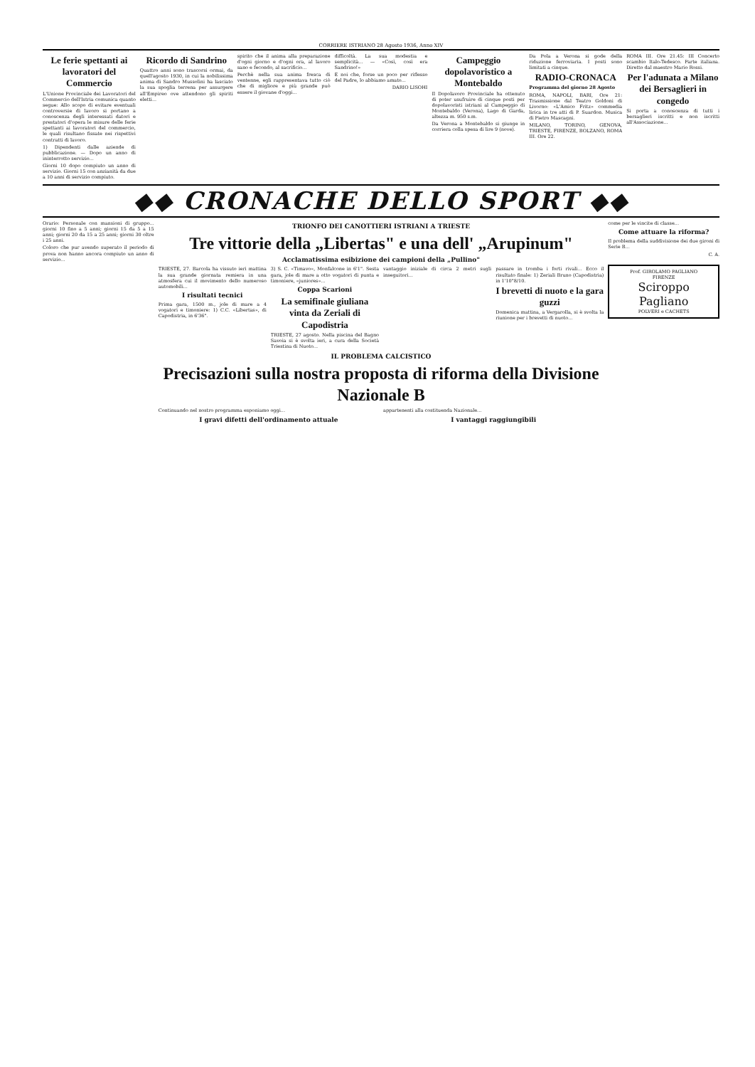CORRIERE ISTRIANO 28 Agosto 1936, Anno XIV
Le ferie spettanti ai lavoratori del Commercio
L'Unione Provinciale dei Lavoratori del Commercio dell'Istria comunica quanto segue: Allo scopo di evitare eventuali controversie di lavoro si portano a conoscenza degli interessati datori e prestatori d'opera le misure delle ferie spettanti ai lavoratori del commercio, le quali risultano fissate nei rispettivi contratti di lavoro.
1) Dipendenti dalle aziende di pubblicazione. — Dopo un anno di ininterrotto servizio...
Giorni 10 dopo compiuto un anno di servizio. Giorni 15 con anzianità da due a 10 anni di servizio compiuto.
Ricordo di Sandrino
Quattro anni sono trascorsi ormai, da quell'agosto 1930, in cui la nobilissima anima di Sandro Mussolini ha lasciato la sua spoglia terrena per assurgere all'Empireo ove attendono gli spiriti eletti...
spirito che il anima alla preparazione d'ogni giorno e d'ogni ora, al lavoro sano e fecondo, al sacrificio...
Perchè nella sua anima fresca di ventenne, egli rappresentava tutto ciò che di migliore e più grande può essere il giovane d'oggi...
difficoltà. La sua modestia e semplicità... — «Così, così era Sandrino!»
E noi che, forse un poco per riflesso del Padre, lo abbiamo amato...
DARIO LISOHI
Campeggio dopolavoristico a Montebaldo
Il Dopolavoro Provinciale ha ottenuto di poter usufruire di cinque posti per dopolavoristi istriani al Campeggio di Montebaldo (Verona), Lago di Garda, altezza m. 950 s.m.
Da Verona a Montebaldo si giunge in corriera colla spesa di lire 9 (nove).
Da Pola a Verona si gode della riduzione ferroviaria. I posti sono limitati a cinque.
RADIO-CRONACA
Programma del giorno 28 Agosto
ROMA, NAPOLI, BARI, Ore 21: Trasmissione dal Teatro Goldoni di Livorno: «L'Amico Fritz» commedia lirica in tre atti di P. Suardon. Musica di Pietro Mascagni.
MILANO, TORINO, GENOVA, TRIESTE, FIRENZE, BOLZANO, ROMA III. Ore 22.
ROMA III. Ore 21.45: III Concerto scambio Italo-Tedesco. Parte italiana. Diretto dal maestro Mario Rossi.
Per l'adunata a Milano dei Bersaglieri in congedo
Si porta a conoscenza di tutti i bersaglieri iscritti e non iscritti all'Associazione...
◆◆ CRONACHE DELLO SPORT ◆◆
Orario: Personale con mansioni di gruppo... giorni 10 fino a 5 anni; giorni 15 da 5 a 15 anni; giorni 20 da 15 a 25 anni; giorni 30 oltre i 25 anni.
Coloro che pur avendo superato il periodo di prova non hanno ancora compiuto un anno di servizio...
TRIONFO DEI CANOTTIERI ISTRIANI A TRIESTE
Tre vittorie della „Libertas" e una dell' „Arupinum"
Acclamatissima esibizione dei campioni della „Pullino"
TRIESTE, 27. Barcola ha vissuto ieri mattina la sua grande giornata remiera in una atmosfera cui il movimento dello numeroso automobili...
I risultati tecnici
Prima gara, 1500 m., jole di mare a 4 vogatori e timoniere: 1) C.C. «Libertas», di Capodistria, in 6'36".
3) S. C. «Timavo», Monfalcone in 6'1". Sesta gara, jole di mare a otto vogatori di punta e timoniere, «juniores»...
Coppa Scarioni
La semifinale giuliana vinta da Zeriali di Capodistria
TRIESTE, 27 agosto. Nella piscina del Bagno Savoia si è svolta ieri, a cura della Società Triestina di Nuoto...
vantaggio iniziale di circa 2 metri sugli inseguitori...
passare in tromba i forti rivali... Ecco il risultato finale: 1) Zeriali Bruno (Capodistria) in 1'10"8/10.
I brevetti di nuoto e la gara guzzi
Domenica mattina, a Vergarolla, si è svolta la riunione per i brevetti di nuoto...
IL PROBLEMA CALCISTICO
Precisazioni sulla nostra proposta di riforma della Divisione Nazionale B
Continuando nel nostro programma esponiamo oggi...
I gravi difetti dell'ordinamento attuale
appartenenti alla costituenda Nazionale...
I vantaggi raggiungibili
come per le vincite di classe...
Come attuare la riforma?
Il problema della suddivisione dei due gironi di Serie B...
C. A.
Prof. GIROLAMO PAGLIANO
FIRENZE
Sciroppo Pagliano
POLVERI e CACHETS